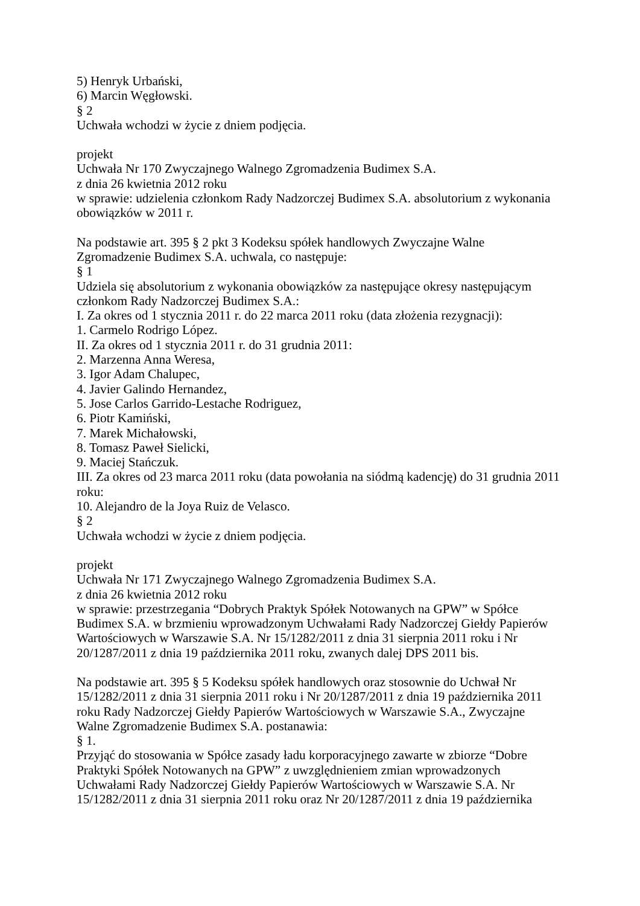5) Henryk Urbański,
6) Marcin Węgłowski.
§ 2
Uchwała wchodzi w życie z dniem podjęcia.
projekt
Uchwała Nr 170 Zwyczajnego Walnego Zgromadzenia Budimex S.A.
z dnia 26 kwietnia 2012 roku
w sprawie: udzielenia członkom Rady Nadzorczej Budimex S.A. absolutorium z wykonania obowiązków w 2011 r.
Na podstawie art. 395 § 2 pkt 3 Kodeksu spółek handlowych Zwyczajne Walne
Zgromadzenie Budimex S.A. uchwala, co następuje:
§ 1
Udziela się absolutorium z wykonania obowiązków za następujące okresy następującym
członkom Rady Nadzorczej Budimex S.A.:
I. Za okres od 1 stycznia 2011 r. do 22 marca 2011 roku (data złożenia rezygnacji):
1. Carmelo Rodrigo López.
II. Za okres od 1 stycznia 2011 r. do 31 grudnia 2011:
2. Marzenna Anna Weresa,
3. Igor Adam Chalupec,
4. Javier Galindo Hernandez,
5. Jose Carlos Garrido-Lestache Rodriguez,
6. Piotr Kamiński,
7. Marek Michałowski,
8. Tomasz Paweł Sielicki,
9. Maciej Stańczuk.
III. Za okres od 23 marca 2011 roku (data powołania na siódmą kadencję) do 31 grudnia 2011 roku:
10. Alejandro de la Joya Ruiz de Velasco.
§ 2
Uchwała wchodzi w życie z dniem podjęcia.
projekt
Uchwała Nr 171 Zwyczajnego Walnego Zgromadzenia Budimex S.A.
z dnia 26 kwietnia 2012 roku
w sprawie: przestrzegania “Dobrych Praktyk Spółek Notowanych na GPW” w Spółce
Budimex S.A. w brzmieniu wprowadzonym Uchwałami Rady Nadzorczej Giełdy Papierów
Wartościowych w Warszawie S.A. Nr 15/1282/2011 z dnia 31 sierpnia 2011 roku i Nr
20/1287/2011 z dnia 19 października 2011 roku, zwanych dalej DPS 2011 bis.
Na podstawie art. 395 § 5 Kodeksu spółek handlowych oraz stosownie do Uchwał Nr
15/1282/2011 z dnia 31 sierpnia 2011 roku i Nr 20/1287/2011 z dnia 19 października 2011
roku Rady Nadzorczej Giełdy Papierów Wartościowych w Warszawie S.A., Zwyczajne
Walne Zgromadzenie Budimex S.A. postanawia:
§ 1.
Przyjąć do stosowania w Spółce zasady ładu korporacyjnego zawarte w zbiorze “Dobre
Praktyki Spółek Notowanych na GPW” z uwzględnieniem zmian wprowadzonych
Uchwałami Rady Nadzorczej Giełdy Papierów Wartościowych w Warszawie S.A. Nr
15/1282/2011 z dnia 31 sierpnia 2011 roku oraz Nr 20/1287/2011 z dnia 19 października